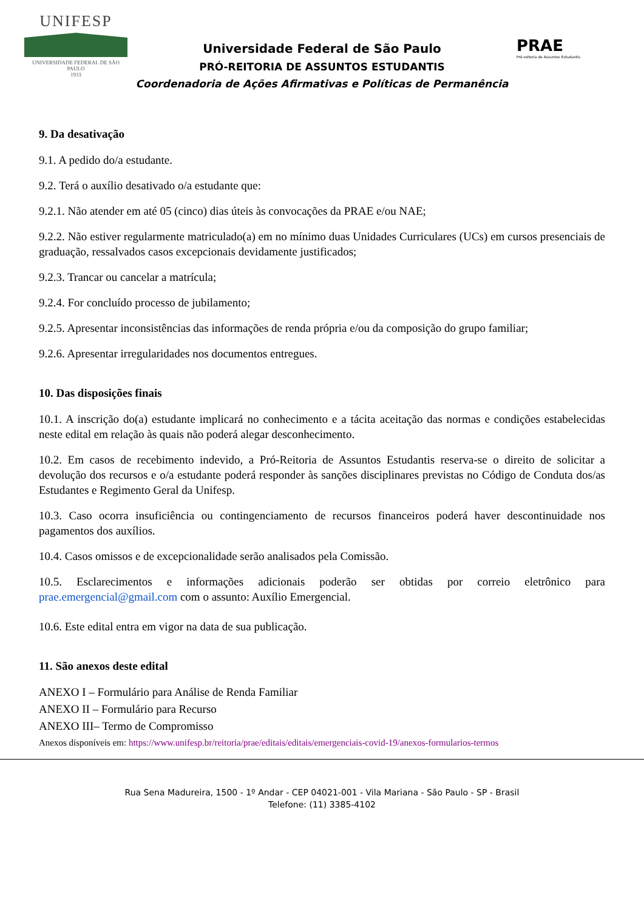UNIFESP
UNIVERSIDADE FEDERAL DE SÃO PAULO
1933
Universidade Federal de São Paulo
PRÓ-REITORIA DE ASSUNTOS ESTUDANTIS
Coordenadoria de Ações Afirmativas e Políticas de Permanência
PRAE
Pró-reitoria de Assuntos Estudantis
9. Da desativação
9.1. A pedido do/a estudante.
9.2. Terá o auxílio desativado o/a estudante que:
9.2.1. Não atender em até 05 (cinco) dias úteis às convocações da PRAE e/ou NAE;
9.2.2. Não estiver regularmente matriculado(a) em no mínimo duas Unidades Curriculares (UCs) em cursos presenciais de graduação, ressalvados casos excepcionais devidamente justificados;
9.2.3. Trancar ou cancelar a matrícula;
9.2.4. For concluído processo de jubilamento;
9.2.5. Apresentar inconsistências das informações de renda própria e/ou da composição do grupo familiar;
9.2.6. Apresentar irregularidades nos documentos entregues.
10. Das disposições finais
10.1. A inscrição do(a) estudante implicará no conhecimento e a tácita aceitação das normas e condições estabelecidas neste edital em relação às quais não poderá alegar desconhecimento.
10.2. Em casos de recebimento indevido, a Pró-Reitoria de Assuntos Estudantis reserva-se o direito de solicitar a devolução dos recursos e o/a estudante poderá responder às sanções disciplinares previstas no Código de Conduta dos/as Estudantes e Regimento Geral da Unifesp.
10.3. Caso ocorra insuficiência ou contingenciamento de recursos financeiros poderá haver descontinuidade nos pagamentos dos auxílios.
10.4. Casos omissos e de excepcionalidade serão analisados pela Comissão.
10.5. Esclarecimentos e informações adicionais poderão ser obtidas por correio eletrônico para prae.emergencial@gmail.com com o assunto: Auxílio Emergencial.
10.6. Este edital entra em vigor na data de sua publicação.
11. São anexos deste edital
ANEXO I – Formulário para Análise de Renda Familiar
ANEXO II – Formulário para Recurso
ANEXO III– Termo de Compromisso
Anexos disponíveis em: https://www.unifesp.br/reitoria/prae/editais/editais/emergenciais-covid-19/anexos-formularios-termos
Rua Sena Madureira, 1500 - 1º Andar - CEP 04021-001 - Vila Mariana - São Paulo - SP - Brasil
Telefone: (11) 3385-4102